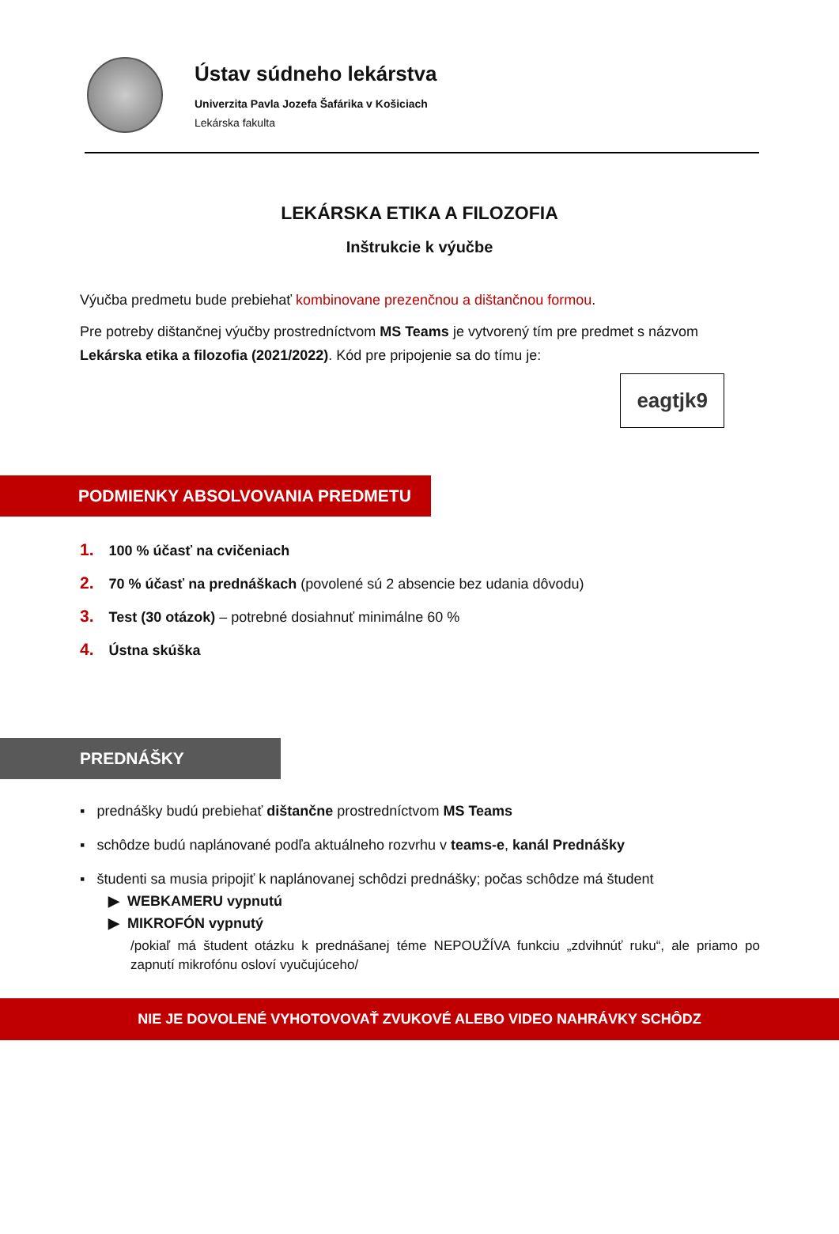Ústav súdneho lekárstva
Univerzita Pavla Jozefa Šafárika v Košiciach
Lekárska fakulta
LEKÁRSKA ETIKA A FILOZOFIA
Inštrukcie k výučbe
Výučba predmetu bude prebiehať kombinovane prezenčnou a dištančnou formou.
Pre potreby dištančnej výučby prostredníctvom MS Teams je vytvorený tím pre predmet s názvom Lekárska etika a filozofia (2021/2022). Kód pre pripojenie sa do tímu je:
eagtjk9
PODMIENKY ABSOLVOVANIA PREDMETU
1. 100 % účasť na cvičeniach
2. 70 % účasť na prednáškach (povolené sú 2 absencie bez udania dôvodu)
3. Test (30 otázok) – potrebné dosiahnuť minimálne 60 %
4. Ústna skúška
PREDNÁŠKY
▪ prednášky budú prebiehať dištančne prostredníctvom MS Teams
▪ schôdze budú naplánované podľa aktuálneho rozvrhu v teams-e, kanál Prednášky
▪ študenti sa musia pripojiť k naplánovanej schôdzi prednášky; počas schôdze má študent
▶ WEBKAMERU vypnutú
▶ MIKROFÓN vypnutý
/pokiaľ má študent otázku k prednášanej téme NEPOUŽÍVA funkciu „zdvihnúť ruku“, ale priamo po zapnutí mikrofónu osloví vyučujúceho/
NIE JE DOVOLENÉ VYHOTOVOVAŤ ZVUKOVÉ ALEBO VIDEO NAHRÁVKY SCHÔDZ